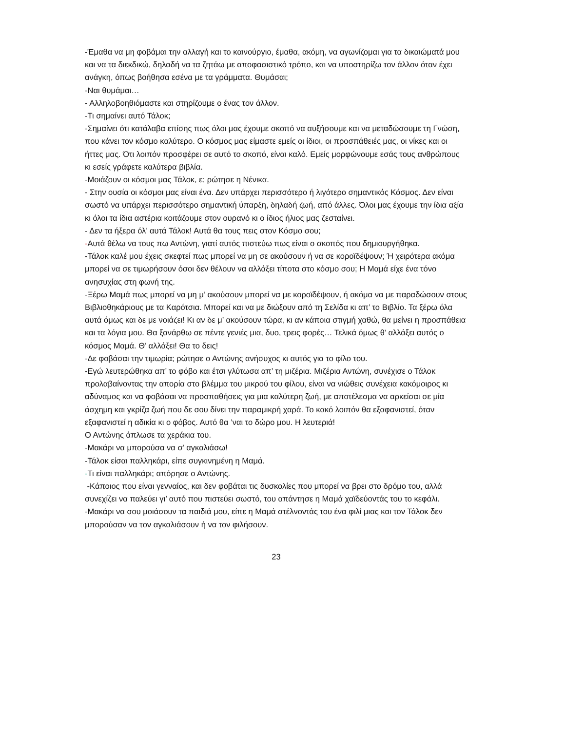-Έμαθα να μη φοβάμαι την αλλαγή και το καινούργιο, έμαθα, ακόμη, να αγωνίζομαι για τα δικαιώματά μου και να τα διεκδικώ, δηλαδή να τα ζητάω με αποφασιστικό τρόπο, και να υποστηρίζω τον άλλον όταν έχει ανάγκη, όπως βοήθησα εσένα με τα γράμματα. Θυμάσαι;
-Ναι θυμάμαι…
- Αλληλοβοηθιόμαστε και στηρίζουμε ο ένας τον άλλον.
-Τι σημαίνει αυτό Τάλοκ;
-Σημαίνει ότι κατάλαβα επίσης πως όλοι μας έχουμε σκοπό να αυξήσουμε και να μεταδώσουμε τη Γνώση, που κάνει τον κόσμο καλύτερο. Ο κόσμος μας είμαστε εμείς οι ίδιοι, οι προσπάθειές μας, οι νίκες και οι ήττες μας. Ότι λοιπόν προσφέρει σε αυτό το σκοπό, είναι καλό. Εμείς μορφώνουμε εσάς τους ανθρώπους κι εσείς γράφετε καλύτερα βιβλία.
-Μοιάζουν οι κόσμοι μας Τάλοκ, ε; ρώτησε η Νένικα.
- Στην ουσία οι κόσμοι μας είναι ένα. Δεν υπάρχει περισσότερο ή λιγότερο σημαντικός Κόσμος. Δεν είναι σωστό να υπάρχει περισσότερο σημαντική ύπαρξη, δηλαδή ζωή, από άλλες. Όλοι μας έχουμε την ίδια αξία κι όλοι τα ίδια αστέρια κοιτάζουμε στον ουρανό κι ο ίδιος ήλιος μας ζεσταίνει.
- Δεν τα ήξερα όλ’ αυτά Τάλοκ! Αυτά θα τους πεις στον Κόσμο σου;
-Αυτά θέλω να τους πω Αντώνη, γιατί αυτός πιστεύω πως είναι ο σκοπός που δημιουργήθηκα.
-Τάλοκ καλέ μου έχεις σκεφτεί πως μπορεί να μη σε ακούσουν ή να σε κοροϊδέψουν; Ή χειρότερα ακόμα μπορεί να σε τιμωρήσουν όσοι δεν θέλουν να αλλάξει τίποτα στο κόσμο σου; Η Μαμά είχε ένα τόνο ανησυχίας στη φωνή της.
-Ξέρω Μαμά πως μπορεί να μη μ’ ακούσουν μπορεί να με κοροϊδέψουν, ή ακόμα να με παραδώσουν στους Βιβλιοθηκάριους με τα Καρότσια. Μπορεί και να με διώξουν από τη Σελίδα κι απ’ το Βιβλίο. Τα ξέρω όλα αυτά όμως και δε με νοιάζει! Κι αν δε μ’ ακούσουν τώρα, κι αν κάποια στιγμή χαθώ, θα μείνει η προσπάθεια και τα λόγια μου. Θα ξανάρθω σε πέντε γενιές μια, δυο, τρεις φορές… Τελικά όμως θ’ αλλάξει αυτός ο κόσμος Μαμά. Θ’ αλλάξει! Θα το δεις!
-Δε φοβάσαι την τιμωρία; ρώτησε ο Αντώνης ανήσυχος κι αυτός για το φίλο του.
-Εγώ λευτερώθηκα απ’ το φόβο και έτσι γλύτωσα απ’ τη μιζέρια. Μιζέρια Αντώνη, συνέχισε ο Τάλοκ προλαβαίνοντας την απορία στο βλέμμα του μικρού του φίλου, είναι να νιώθεις συνέχεια κακόμοιρος κι αδύναμος και να φοβάσαι να προσπαθήσεις για μια καλύτερη ζωή, με αποτέλεσμα να αρκείσαι σε μία άσχημη και γκρίζα ζωή που δε σου δίνει την παραμικρή χαρά. Το κακό λοιπόν θα εξαφανιστεί, όταν εξαφανιστεί η αδικία κι ο φόβος. Αυτό θα ’ναι το δώρο μου. Η λευτεριά!
Ο Αντώνης άπλωσε τα χεράκια του.
-Μακάρι να μπορούσα να σ’ αγκαλιάσω!
-Τάλοκ είσαι παλληκάρι, είπε συγκινημένη η Μαμά.
-Τι είναι παλληκάρι; απόρησε ο Αντώνης.
-Κάποιος που είναι γενναίος, και δεν φοβάται τις δυσκολίες που μπορεί να βρει στο δρόμο του, αλλά συνεχίζει να παλεύει γι’ αυτό που πιστεύει σωστό, του απάντησε η Μαμά χαϊδεύοντάς του το κεφάλι.
-Μακάρι να σου μοιάσουν τα παιδιά μου, είπε η Μαμά στέλνοντάς του ένα φιλί μιας και τον Τάλοκ δεν μπορούσαν να τον αγκαλιάσουν ή να τον φιλήσουν.
23